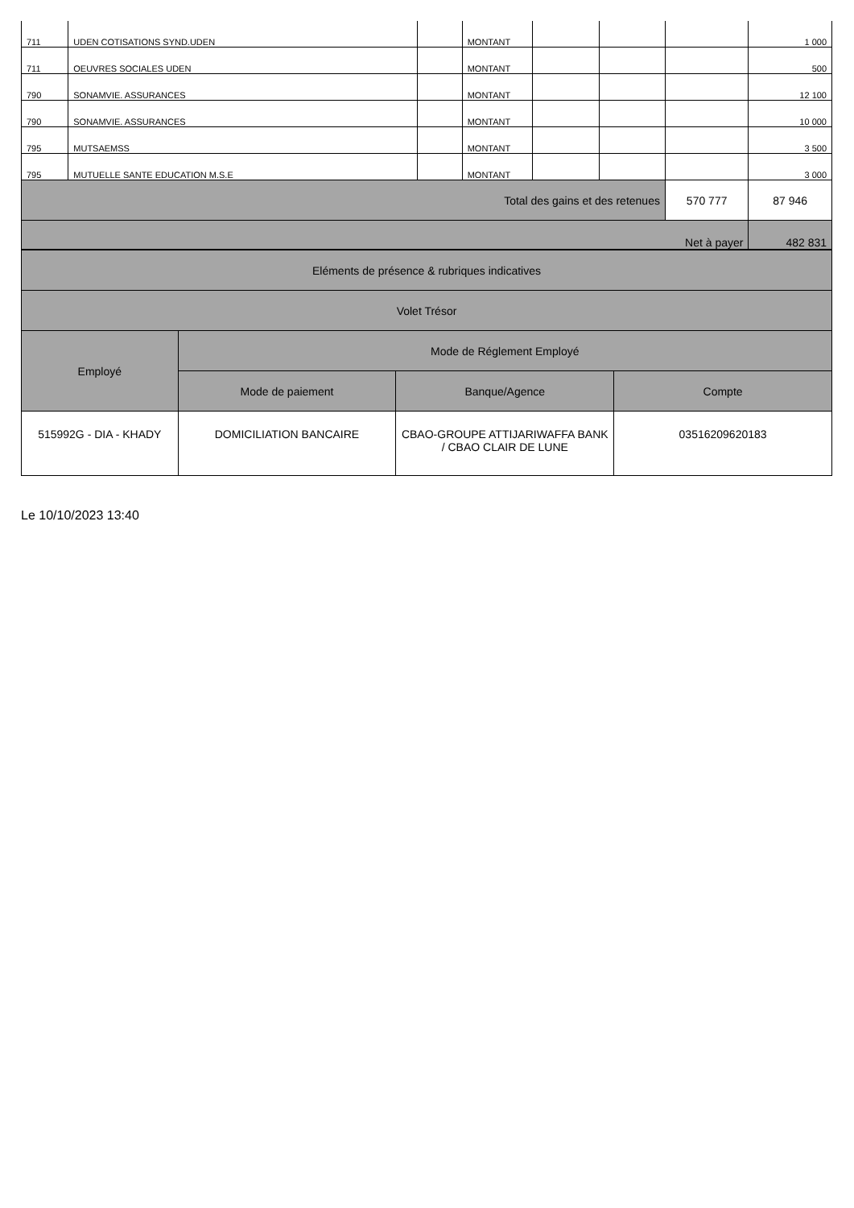| 711 | UDEN COTISATIONS SYND.UDEN | | MONTANT | | | | 1 000 |
| 711 | OEUVRES SOCIALES UDEN | | MONTANT | | | | 500 |
| 790 | SONAMVIE. ASSURANCES | | MONTANT | | | | 12 100 |
| 790 | SONAMVIE. ASSURANCES | | MONTANT | | | | 10 000 |
| 795 | MUTSAEMSS | | MONTANT | | | | 3 500 |
| 795 | MUTUELLE SANTE EDUCATION M.S.E | | MONTANT | | | | 3 000 |
| Total des gains et des retenues | | | | | | 570 777 | 87 946 |
| Net à payer | | | | | | | 482 831 |
| Eléments de présence & rubriques indicatives | | | |
| Volet Trésor | | | |
| Employé | Mode de Réglement Employé | | |
| | Mode de paiement | Banque/Agence | Compte |
| 515992G - DIA - KHADY | DOMICILIATION BANCAIRE | CBAO-GROUPE ATTIJARIWAFFA BANK / CBAO CLAIR DE LUNE | 03516209620183 |
Le 10/10/2023 13:40